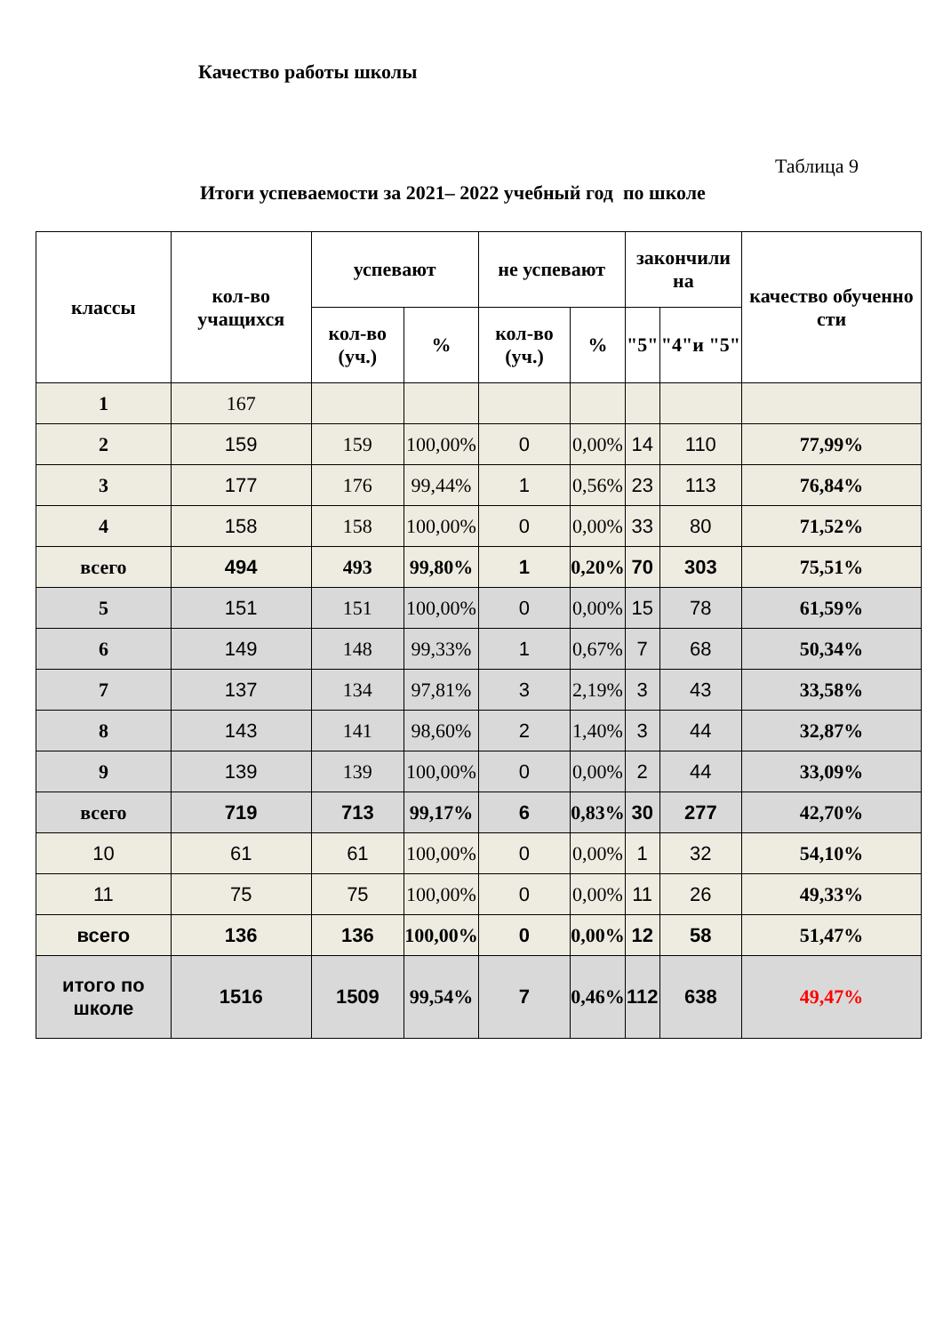Качество работы школы
Таблица 9
Итоги успеваемости за 2021– 2022 учебный год по школе
| классы | кол-во учащихся | успевают | | не успевают | | закончили на | | качество обученно сти |
| --- | --- | --- | --- | --- | --- | --- | --- | --- |
| | | кол-во (уч.) | % | кол-во (уч.) | % | "5" | "4"и "5" | |
| 1 | 167 | | | | | | | |
| 2 | 159 | 159 | 100,00% | 0 | 0,00% | 14 | 110 | 77,99% |
| 3 | 177 | 176 | 99,44% | 1 | 0,56% | 23 | 113 | 76,84% |
| 4 | 158 | 158 | 100,00% | 0 | 0,00% | 33 | 80 | 71,52% |
| всего | 494 | 493 | 99,80% | 1 | 0,20% | 70 | 303 | 75,51% |
| 5 | 151 | 151 | 100,00% | 0 | 0,00% | 15 | 78 | 61,59% |
| 6 | 149 | 148 | 99,33% | 1 | 0,67% | 7 | 68 | 50,34% |
| 7 | 137 | 134 | 97,81% | 3 | 2,19% | 3 | 43 | 33,58% |
| 8 | 143 | 141 | 98,60% | 2 | 1,40% | 3 | 44 | 32,87% |
| 9 | 139 | 139 | 100,00% | 0 | 0,00% | 2 | 44 | 33,09% |
| всего | 719 | 713 | 99,17% | 6 | 0,83% | 30 | 277 | 42,70% |
| 10 | 61 | 61 | 100,00% | 0 | 0,00% | 1 | 32 | 54,10% |
| 11 | 75 | 75 | 100,00% | 0 | 0,00% | 11 | 26 | 49,33% |
| всего | 136 | 136 | 100,00% | 0 | 0,00% | 12 | 58 | 51,47% |
| итого по школе | 1516 | 1509 | 99,54% | 7 | 0,46% | 112 | 638 | 49,47% |